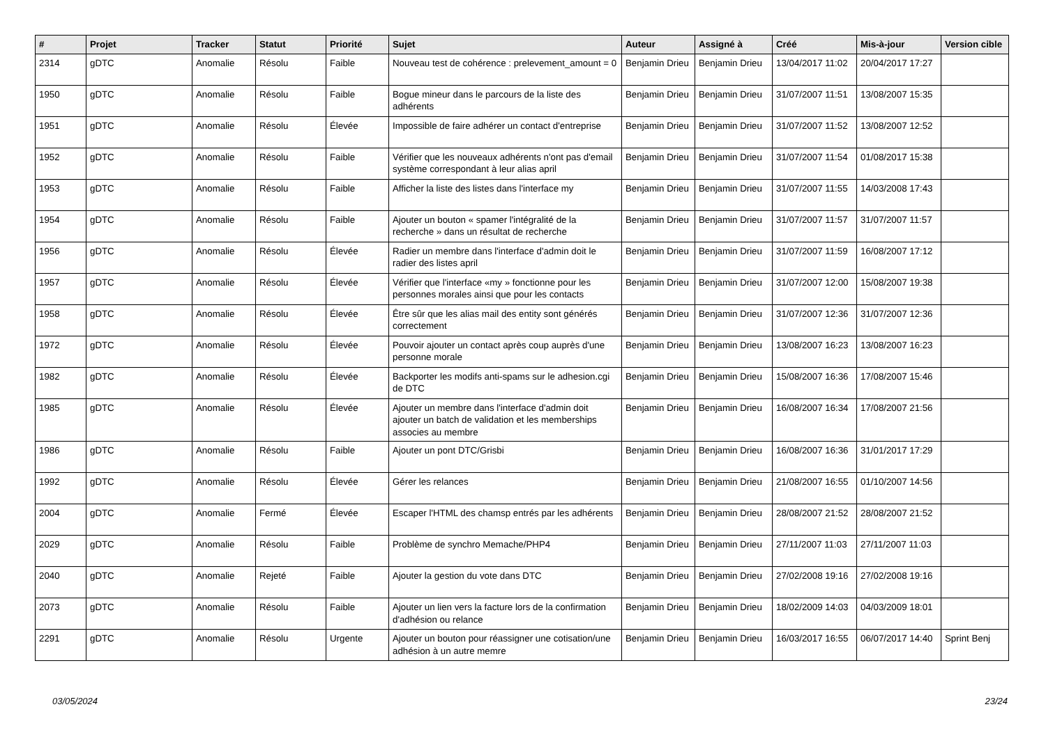| # | Projet | Tracker | Statut | Priorité | Sujet | Auteur | Assigné à | Créé | Mis-à-jour | Version cible |
| --- | --- | --- | --- | --- | --- | --- | --- | --- | --- | --- |
| 2314 | gDTC | Anomalie | Résolu | Faible | Nouveau test de cohérence : prelevement_amount = 0 | Benjamin Drieu | Benjamin Drieu | 13/04/2017 11:02 | 20/04/2017 17:27 | |
| 1950 | gDTC | Anomalie | Résolu | Faible | Bogue mineur dans le parcours de la liste des adhérents | Benjamin Drieu | Benjamin Drieu | 31/07/2007 11:51 | 13/08/2007 15:35 | |
| 1951 | gDTC | Anomalie | Résolu | Élevée | Impossible de faire adhérer un contact d'entreprise | Benjamin Drieu | Benjamin Drieu | 31/07/2007 11:52 | 13/08/2007 12:52 | |
| 1952 | gDTC | Anomalie | Résolu | Faible | Vérifier que les nouveaux adhérents n'ont pas d'email système correspondant à leur alias april | Benjamin Drieu | Benjamin Drieu | 31/07/2007 11:54 | 01/08/2017 15:38 | |
| 1953 | gDTC | Anomalie | Résolu | Faible | Afficher la liste des listes dans l'interface my | Benjamin Drieu | Benjamin Drieu | 31/07/2007 11:55 | 14/03/2008 17:43 | |
| 1954 | gDTC | Anomalie | Résolu | Faible | Ajouter un bouton « spamer l'intégralité de la recherche » dans un résultat de recherche | Benjamin Drieu | Benjamin Drieu | 31/07/2007 11:57 | 31/07/2007 11:57 | |
| 1956 | gDTC | Anomalie | Résolu | Élevée | Radier un membre dans l'interface d'admin doit le radier des listes april | Benjamin Drieu | Benjamin Drieu | 31/07/2007 11:59 | 16/08/2007 17:12 | |
| 1957 | gDTC | Anomalie | Résolu | Élevée | Vérifier que l'interface «my » fonctionne pour les personnes morales ainsi que pour les contacts | Benjamin Drieu | Benjamin Drieu | 31/07/2007 12:00 | 15/08/2007 19:38 | |
| 1958 | gDTC | Anomalie | Résolu | Élevée | Être sûr que les alias mail des entity sont générés correctement | Benjamin Drieu | Benjamin Drieu | 31/07/2007 12:36 | 31/07/2007 12:36 | |
| 1972 | gDTC | Anomalie | Résolu | Élevée | Pouvoir ajouter un contact après coup auprès d'une personne morale | Benjamin Drieu | Benjamin Drieu | 13/08/2007 16:23 | 13/08/2007 16:23 | |
| 1982 | gDTC | Anomalie | Résolu | Élevée | Backporter les modifs anti-spams sur le adhesion.cgi de DTC | Benjamin Drieu | Benjamin Drieu | 15/08/2007 16:36 | 17/08/2007 15:46 | |
| 1985 | gDTC | Anomalie | Résolu | Élevée | Ajouter un membre dans l'interface d'admin doit ajouter un batch de validation et les memberships associes au membre | Benjamin Drieu | Benjamin Drieu | 16/08/2007 16:34 | 17/08/2007 21:56 | |
| 1986 | gDTC | Anomalie | Résolu | Faible | Ajouter un pont DTC/Grisbi | Benjamin Drieu | Benjamin Drieu | 16/08/2007 16:36 | 31/01/2017 17:29 | |
| 1992 | gDTC | Anomalie | Résolu | Élevée | Gérer les relances | Benjamin Drieu | Benjamin Drieu | 21/08/2007 16:55 | 01/10/2007 14:56 | |
| 2004 | gDTC | Anomalie | Fermé | Élevée | Escaper l'HTML des chamsp entrés par les adhérents | Benjamin Drieu | Benjamin Drieu | 28/08/2007 21:52 | 28/08/2007 21:52 | |
| 2029 | gDTC | Anomalie | Résolu | Faible | Problème de synchro Memache/PHP4 | Benjamin Drieu | Benjamin Drieu | 27/11/2007 11:03 | 27/11/2007 11:03 | |
| 2040 | gDTC | Anomalie | Rejeté | Faible | Ajouter la gestion du vote dans DTC | Benjamin Drieu | Benjamin Drieu | 27/02/2008 19:16 | 27/02/2008 19:16 | |
| 2073 | gDTC | Anomalie | Résolu | Faible | Ajouter un lien vers la facture lors de la confirmation d'adhésion ou relance | Benjamin Drieu | Benjamin Drieu | 18/02/2009 14:03 | 04/03/2009 18:01 | |
| 2291 | gDTC | Anomalie | Résolu | Urgente | Ajouter un bouton pour réassigner une cotisation/une adhésion à un autre memre | Benjamin Drieu | Benjamin Drieu | 16/03/2017 16:55 | 06/07/2017 14:40 | Sprint Benj |
03/05/2024 23/24